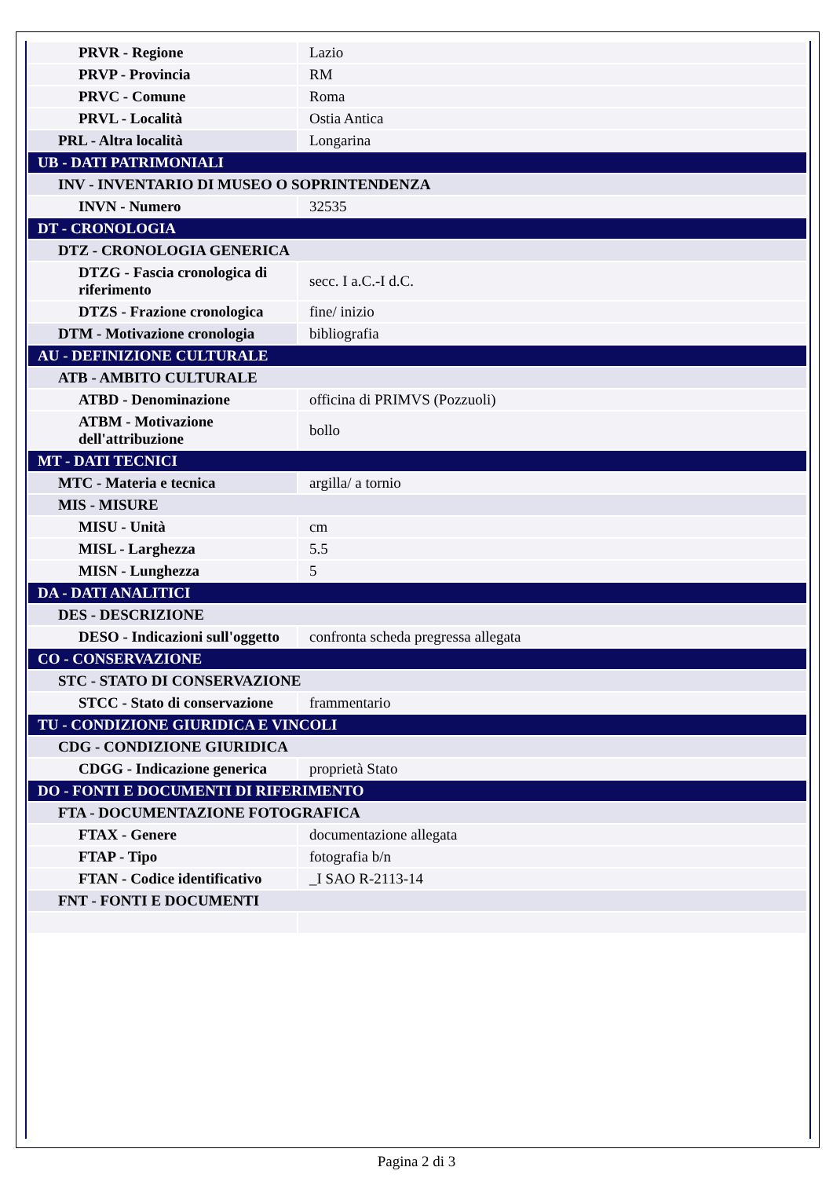| PRVR - Regione | Lazio |
| PRVP - Provincia | RM |
| PRVC - Comune | Roma |
| PRVL - Località | Ostia Antica |
| PRL - Altra località | Longarina |
| UB - DATI PATRIMONIALI | |
| INV - INVENTARIO DI MUSEO O SOPRINTENDENZA | |
| INVN - Numero | 32535 |
| DT - CRONOLOGIA | |
| DTZ - CRONOLOGIA GENERICA | |
| DTZG - Fascia cronologica di riferimento | secc. I a.C.-I d.C. |
| DTZS - Frazione cronologica | fine/ inizio |
| DTM - Motivazione cronologia | bibliografia |
| AU - DEFINIZIONE CULTURALE | |
| ATB - AMBITO CULTURALE | |
| ATBD - Denominazione | officina di PRIMVS (Pozzuoli) |
| ATBM - Motivazione dell'attribuzione | bollo |
| MT - DATI TECNICI | |
| MTC - Materia e tecnica | argilla/ a tornio |
| MIS - MISURE | |
| MISU - Unità | cm |
| MISL - Larghezza | 5.5 |
| MISN - Lunghezza | 5 |
| DA - DATI ANALITICI | |
| DES - DESCRIZIONE | |
| DESO - Indicazioni sull'oggetto | confronta scheda pregressa allegata |
| CO - CONSERVAZIONE | |
| STC - STATO DI CONSERVAZIONE | |
| STCC - Stato di conservazione | frammentario |
| TU - CONDIZIONE GIURIDICA E VINCOLI | |
| CDG - CONDIZIONE GIURIDICA | |
| CDGG - Indicazione generica | proprietà Stato |
| DO - FONTI E DOCUMENTI DI RIFERIMENTO | |
| FTA - DOCUMENTAZIONE FOTOGRAFICA | |
| FTAX - Genere | documentazione allegata |
| FTAP - Tipo | fotografia b/n |
| FTAN - Codice identificativo | _I SAO R-2113-14 |
| FNT - FONTI E DOCUMENTI | |
Pagina 2 di 3